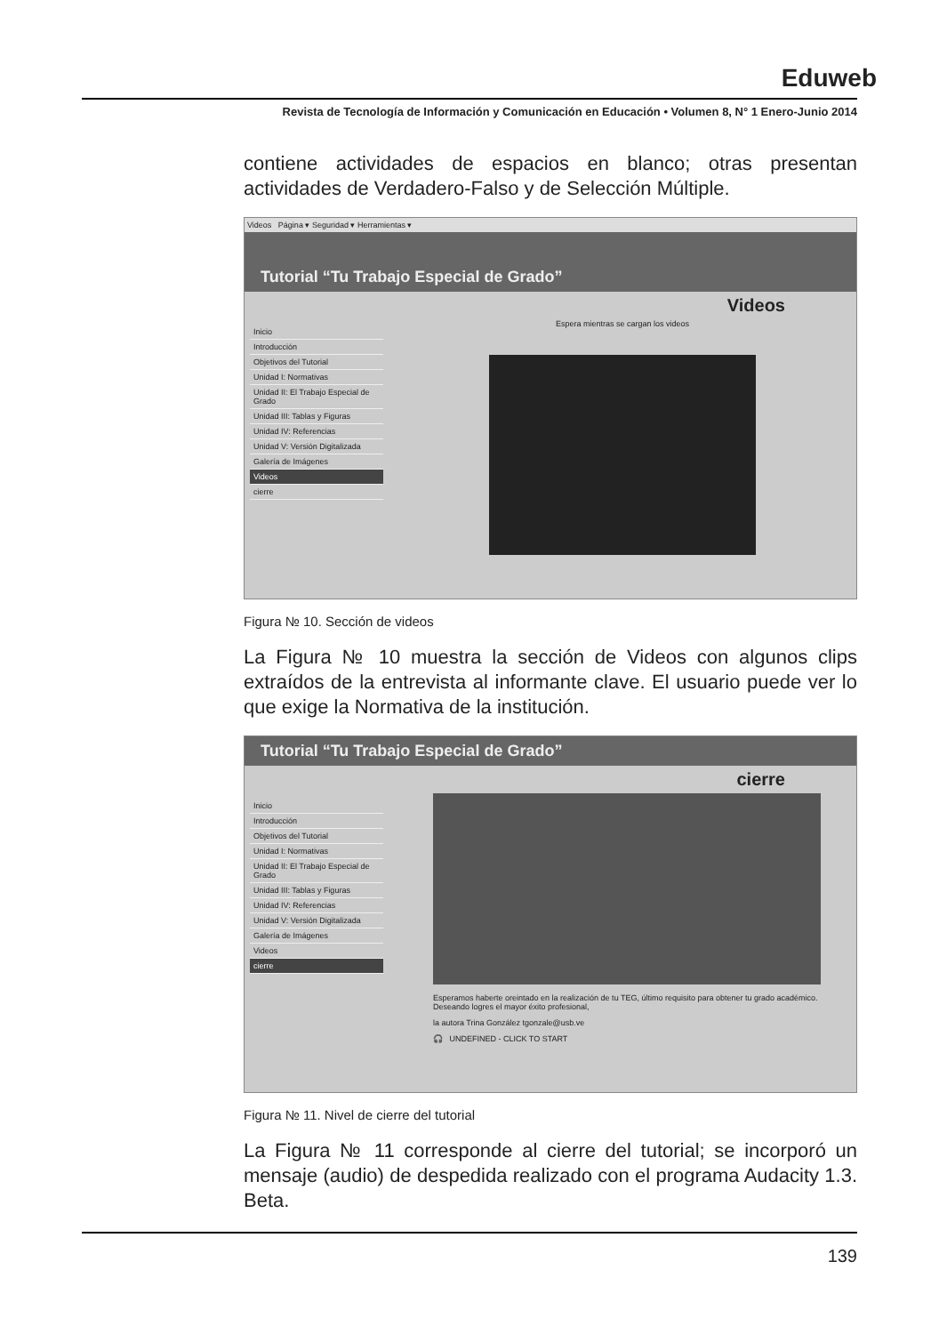Eduweb
Revista de Tecnología de Información y Comunicación en Educación • Volumen 8, N° 1 Enero-Junio 2014
contiene actividades de espacios en blanco; otras presentan actividades de Verdadero-Falso y de Selección Múltiple.
Videos Página ▾ Seguridad ▾ Herramientas ▾
Tutorial “Tu Trabajo Especial de Grado”
Videos
Inicio
Introducción
Objetivos del Tutorial
Unidad I: Normativas
Unidad II: El Trabajo Especial de Grado
Unidad III: Tablas y Figuras
Unidad IV: Referencias
Unidad V: Versión Digitalizada
Galería de Imágenes
Videos
cierre
Espera mientras se cargan los videos
Figura № 10. Sección de videos
La Figura № 10 muestra la sección de Videos con algunos clips extraídos de la entrevista al informante clave. El usuario puede ver lo que exige la Normativa de la institución.
Tutorial “Tu Trabajo Especial de Grado”
cierre
Inicio
Introducción
Objetivos del Tutorial
Unidad I: Normativas
Unidad II: El Trabajo Especial de Grado
Unidad III: Tablas y Figuras
Unidad IV: Referencias
Unidad V: Versión Digitalizada
Galería de Imágenes
Videos
cierre
Esperamos haberte oreintado en la realización de tu TEG, último requisito para obtener tu grado académico. Deseando logres el mayor éxito profesional,
la autora Trina González tgonzale@usb.ve
🎧 UNDEFINED - CLICK TO START
Figura № 11. Nivel de cierre del tutorial
La Figura № 11 corresponde al cierre del tutorial; se incorporó un mensaje (audio) de despedida realizado con el programa Audacity 1.3. Beta.
139